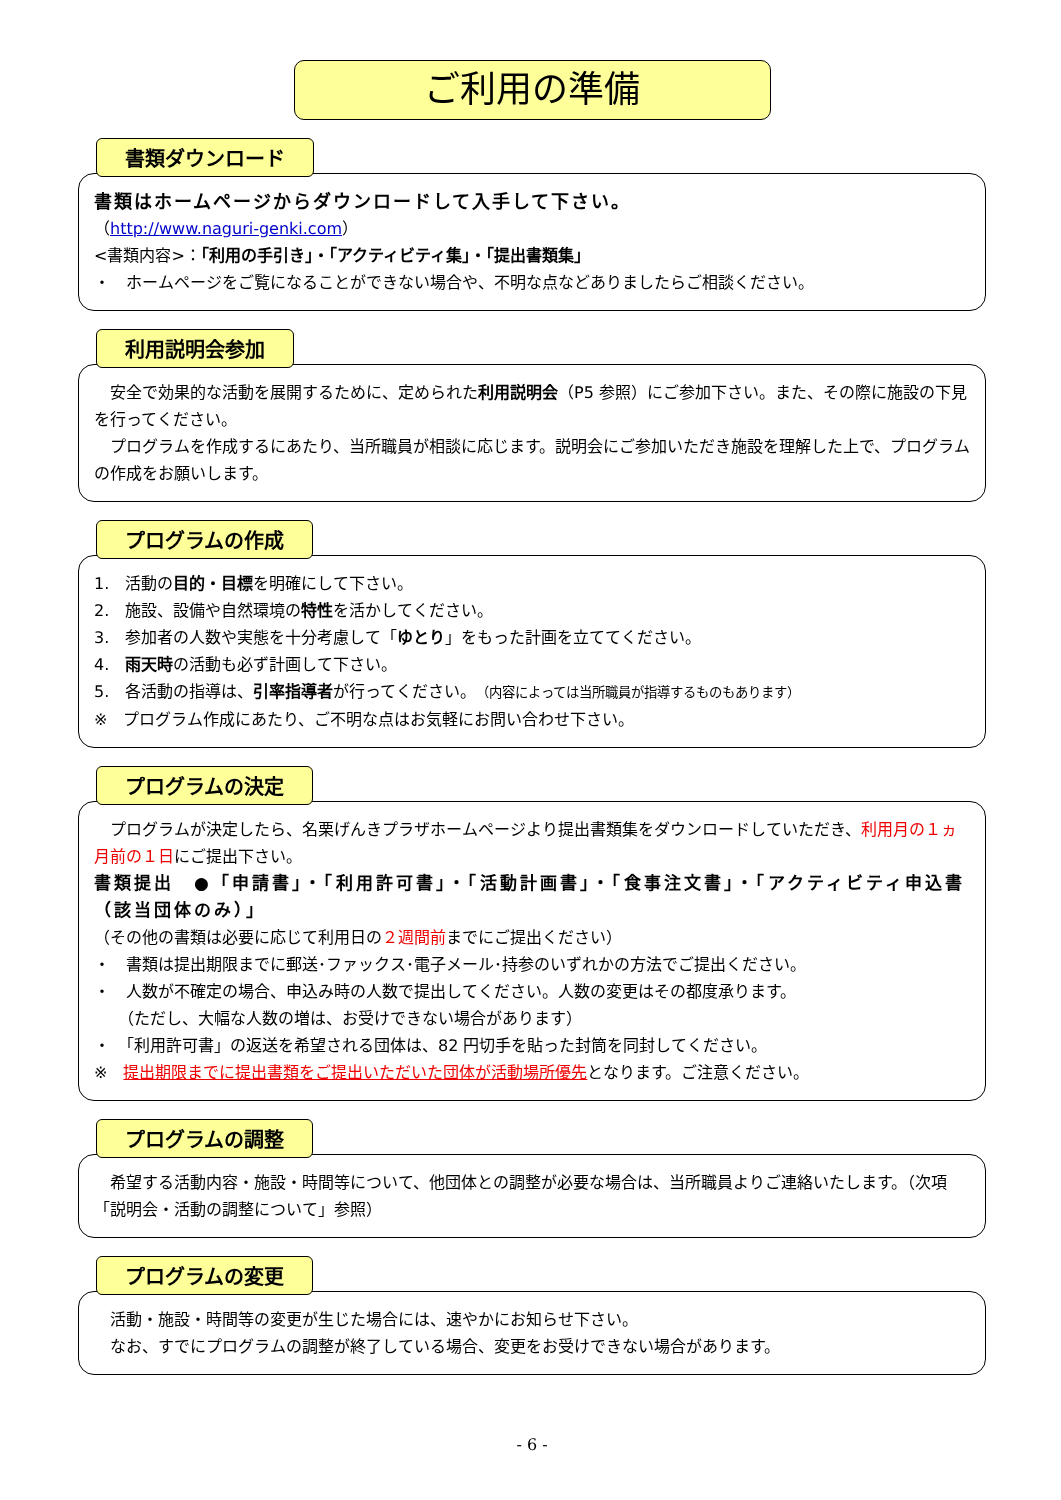ご利用の準備
書類ダウンロード
書類はホームページからダウンロードして入手して下さい。
（http://www.naguri-genki.com）
<書類内容>：「利用の手引き」・「アクティビティ集」・「提出書類集」
・　ホームページをご覧になることができない場合や、不明な点などありましたらご相談ください。
利用説明会参加
　安全で効果的な活動を展開するために、定められた利用説明会（P5 参照）にご参加下さい。また、その際に施設の下見を行ってください。
　プログラムを作成するにあたり、当所職員が相談に応じます。説明会にご参加いただき施設を理解した上で、プログラムの作成をお願いします。
プログラムの作成
1.　活動の目的・目標を明確にして下さい。
2.　施設、設備や自然環境の特性を活かしてください。
3.　参加者の人数や実態を十分考慮して「ゆとり」をもった計画を立ててください。
4.　雨天時の活動も必ず計画して下さい。
5.　各活動の指導は、引率指導者が行ってください。（内容によっては当所職員が指導するものもあります）
※　プログラム作成にあたり、ご不明な点はお気軽にお問い合わせ下さい。
プログラムの決定
　プログラムが決定したら、名栗げんきプラザホームページより提出書類集をダウンロードしていただき、利用月の１ヵ月前の１日にご提出下さい。
書類提出　●「申請書」・「利用許可書」・「活動計画書」・「食事注文書」・「アクティビティ申込書（該当団体のみ）」
（その他の書類は必要に応じて利用日の２週間前までにご提出ください）
・　書類は提出期限までに郵送･ファックス･電子メール･持参のいずれかの方法でご提出ください。
・　人数が不確定の場合、申込み時の人数で提出してください。人数の変更はその都度承ります。
　　（ただし、大幅な人数の増は、お受けできない場合があります）
・　「利用許可書」の返送を希望される団体は、82 円切手を貼った封筒を同封してください。
※　提出期限までに提出書類をご提出いただいた団体が活動場所優先となります。ご注意ください。
プログラムの調整
　希望する活動内容・施設・時間等について、他団体との調整が必要な場合は、当所職員よりご連絡いたします。（次項「説明会・活動の調整について」参照）
プログラムの変更
　活動・施設・時間等の変更が生じた場合には、速やかにお知らせ下さい。
　なお、すでにプログラムの調整が終了している場合、変更をお受けできない場合があります。
- 6 -